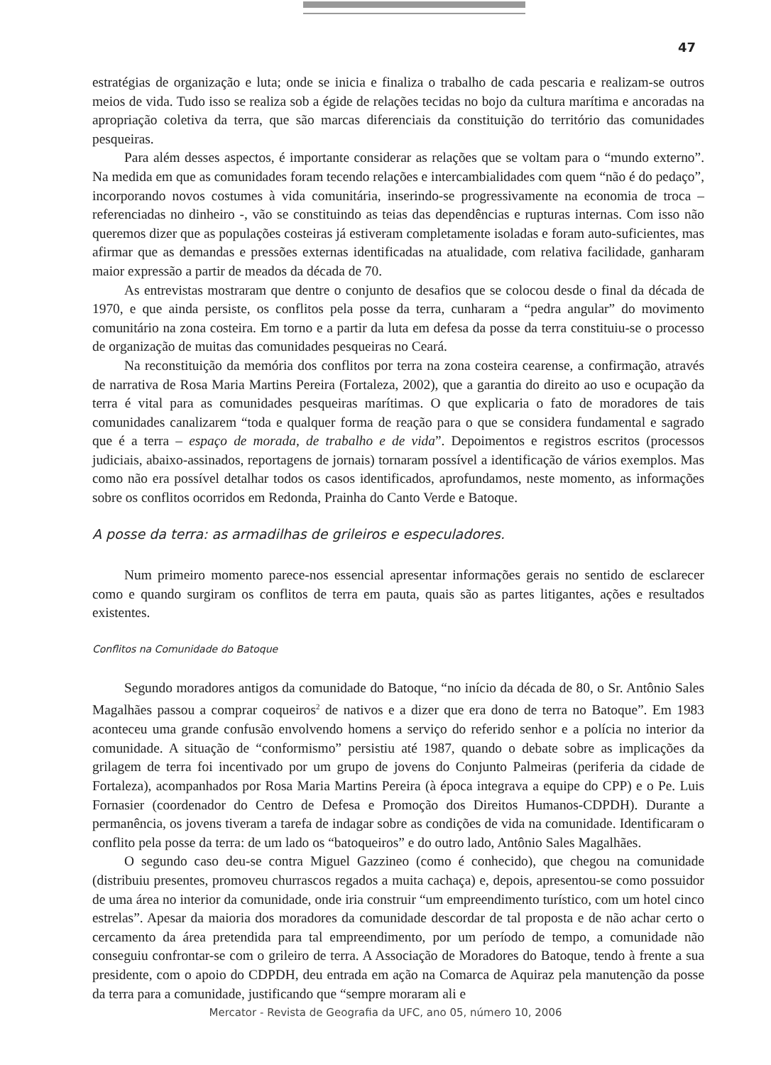47
estratégias de organização e luta; onde se inicia e finaliza o trabalho de cada pescaria e realizam-se outros meios de vida. Tudo isso se realiza sob a égide de relações tecidas no bojo da cultura marítima e ancoradas na apropriação coletiva da terra, que são marcas diferenciais da constituição do território das comunidades pesqueiras.
Para além desses aspectos, é importante considerar as relações que se voltam para o “mundo externo”. Na medida em que as comunidades foram tecendo relações e intercambialidades com quem “não é do pedaço”, incorporando novos costumes à vida comunitária, inserindo-se progressivamente na economia de troca – referenciadas no dinheiro -, vão se constituindo as teias das dependências e rupturas internas. Com isso não queremos dizer que as populações costeiras já estiveram completamente isoladas e foram auto-suficientes, mas afirmar que as demandas e pressões externas identificadas na atualidade, com relativa facilidade, ganharam maior expressão a partir de meados da década de 70.
As entrevistas mostraram que dentre o conjunto de desafios que se colocou desde o final da década de 1970, e que ainda persiste, os conflitos pela posse da terra, cunharam a “pedra angular” do movimento comunitário na zona costeira. Em torno e a partir da luta em defesa da posse da terra constituiu-se o processo de organização de muitas das comunidades pesqueiras no Ceará.
Na reconstituição da memória dos conflitos por terra na zona costeira cearense, a confirmação, através de narrativa de Rosa Maria Martins Pereira (Fortaleza, 2002), que a garantia do direito ao uso e ocupação da terra é vital para as comunidades pesqueiras marítimas. O que explicaria o fato de moradores de tais comunidades canalizarem “toda e qualquer forma de reação para o que se considera fundamental e sagrado que é a terra – espaço de morada, de trabalho e de vida”. Depoimentos e registros escritos (processos judiciais, abaixo-assinados, reportagens de jornais) tornaram possível a identificação de vários exemplos. Mas como não era possível detalhar todos os casos identificados, aprofundamos, neste momento, as informações sobre os conflitos ocorridos em Redonda, Prainha do Canto Verde e Batoque.
A posse da terra: as armadilhas de grileiros e especuladores.
Num primeiro momento parece-nos essencial apresentar informações gerais no sentido de esclarecer como e quando surgiram os conflitos de terra em pauta, quais são as partes litigantes, ações e resultados existentes.
Conflitos na Comunidade do Batoque
Segundo moradores antigos da comunidade do Batoque, “no início da década de 80, o Sr. Antônio Sales Magalhães passou a comprar coqueiros<sup>2</sup> de nativos e a dizer que era dono de terra no Batoque”. Em 1983 aconteceu uma grande confusão envolvendo homens a serviço do referido senhor e a polícia no interior da comunidade. A situação de “conformismo” persistiu até 1987, quando o debate sobre as implicações da grilagem de terra foi incentivado por um grupo de jovens do Conjunto Palmeiras (periferia da cidade de Fortaleza), acompanhados por Rosa Maria Martins Pereira (à época integrava a equipe do CPP) e o Pe. Luis Fornasier (coordenador do Centro de Defesa e Promoção dos Direitos Humanos-CDPDH). Durante a permanência, os jovens tiveram a tarefa de indagar sobre as condições de vida na comunidade. Identificaram o conflito pela posse da terra: de um lado os “batoqueiros” e do outro lado, Antônio Sales Magalhães.
O segundo caso deu-se contra Miguel Gazzineo (como é conhecido), que chegou na comunidade (distribuiu presentes, promoveu churrascos regados a muita cachaça) e, depois, apresentou-se como possuidor de uma área no interior da comunidade, onde iria construir “um empreendimento turístico, com um hotel cinco estrelas”. Apesar da maioria dos moradores da comunidade descordar de tal proposta e de não achar certo o cercamento da área pretendida para tal empreendimento, por um período de tempo, a comunidade não conseguiu confrontar-se com o grileiro de terra. A Associação de Moradores do Batoque, tendo à frente a sua presidente, com o apoio do CDPDH, deu entrada em ação na Comarca de Aquiraz pela manutenção da posse da terra para a comunidade, justificando que “sempre moraram ali e
Mercator - Revista de Geografia da UFC, ano 05, número 10, 2006